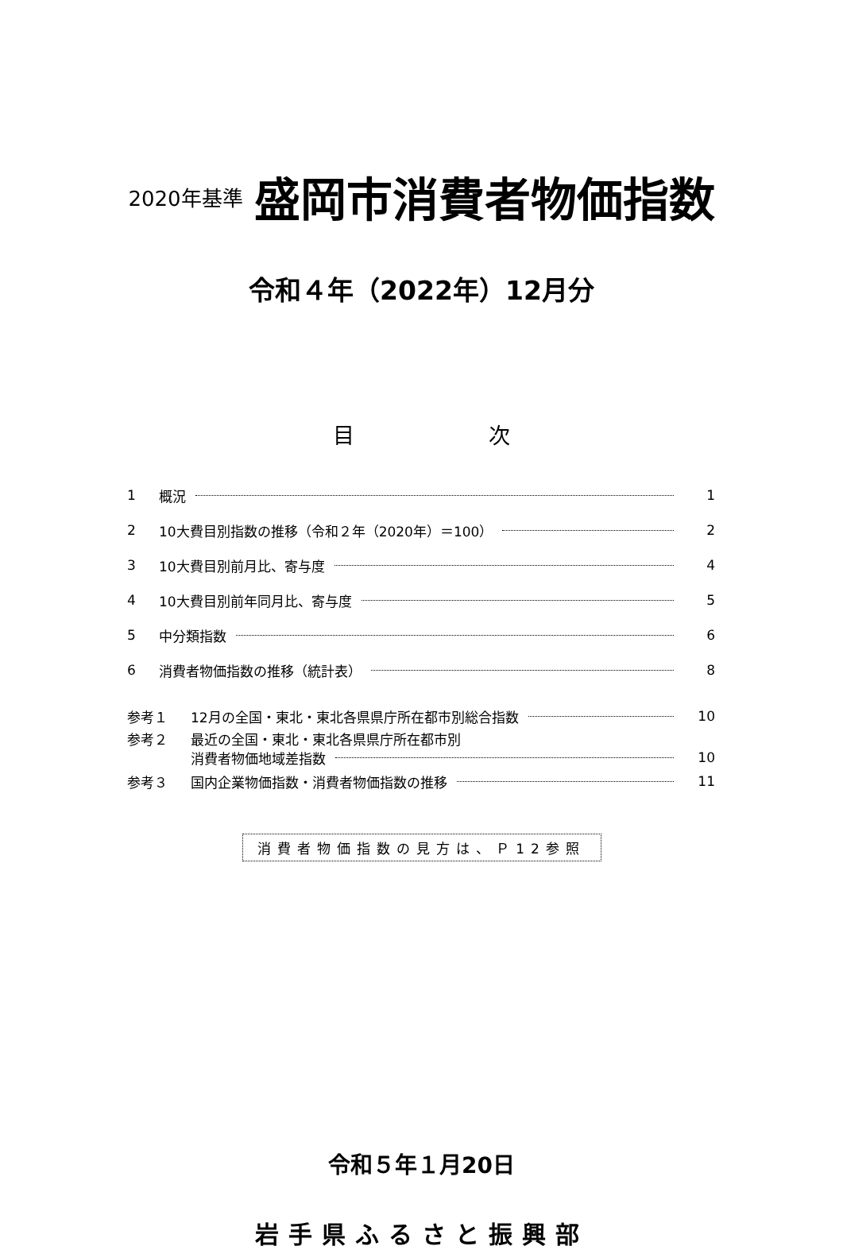2020年基準 盛岡市消費者物価指数
令和４年（2022年）12月分
目 次
1 概況 1
2 10大費目別指数の推移（令和２年（2020年）＝100） 2
3 10大費目別前月比、寄与度 4
4 10大費目別前年同月比、寄与度 5
5 中分類指数 6
6 消費者物価指数の推移（統計表） 8
参考１ 12月の全国・東北・東北各県県庁所在都市別総合指数 10
参考２ 最近の全国・東北・東北各県県庁所在都市別
消費者物価地域差指数 10
参考３ 国内企業物価指数・消費者物価指数の推移 11
消費者物価指数の見方は、Ｐ12参照
令和５年１月20日
岩手県ふるさと振興部